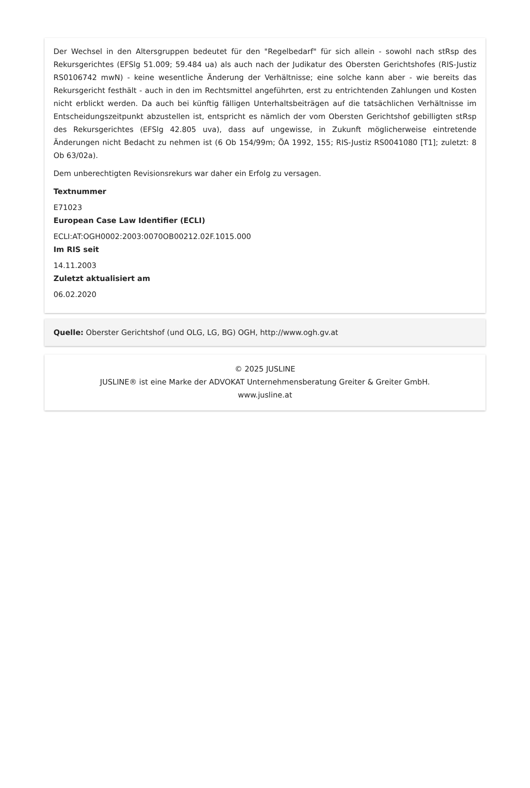Der Wechsel in den Altersgruppen bedeutet für den "Regelbedarf" für sich allein - sowohl nach stRsp des Rekursgerichtes (EFSlg 51.009; 59.484 ua) als auch nach der Judikatur des Obersten Gerichtshofes (RIS-Justiz RS0106742 mwN) - keine wesentliche Änderung der Verhältnisse; eine solche kann aber - wie bereits das Rekursgericht festhält - auch in den im Rechtsmittel angeführten, erst zu entrichtenden Zahlungen und Kosten nicht erblickt werden. Da auch bei künftig fälligen Unterhaltsbeiträgen auf die tatsächlichen Verhältnisse im Entscheidungszeitpunkt abzustellen ist, entspricht es nämlich der vom Obersten Gerichtshof gebilligten stRsp des Rekursgerichtes (EFSlg 42.805 uva), dass auf ungewisse, in Zukunft möglicherweise eintretende Änderungen nicht Bedacht zu nehmen ist (6 Ob 154/99m; ÖA 1992, 155; RIS-Justiz RS0041080 [T1]; zuletzt: 8 Ob 63/02a).
Dem unberechtigten Revisionsrekurs war daher ein Erfolg zu versagen.
Textnummer
E71023
European Case Law Identifier (ECLI)
ECLI:AT:OGH0002:2003:0070OB00212.02F.1015.000
Im RIS seit
14.11.2003
Zuletzt aktualisiert am
06.02.2020
Quelle: Oberster Gerichtshof (und OLG, LG, BG) OGH, http://www.ogh.gv.at
© 2025 JUSLINE
JUSLINE® ist eine Marke der ADVOKAT Unternehmensberatung Greiter & Greiter GmbH.
www.jusline.at